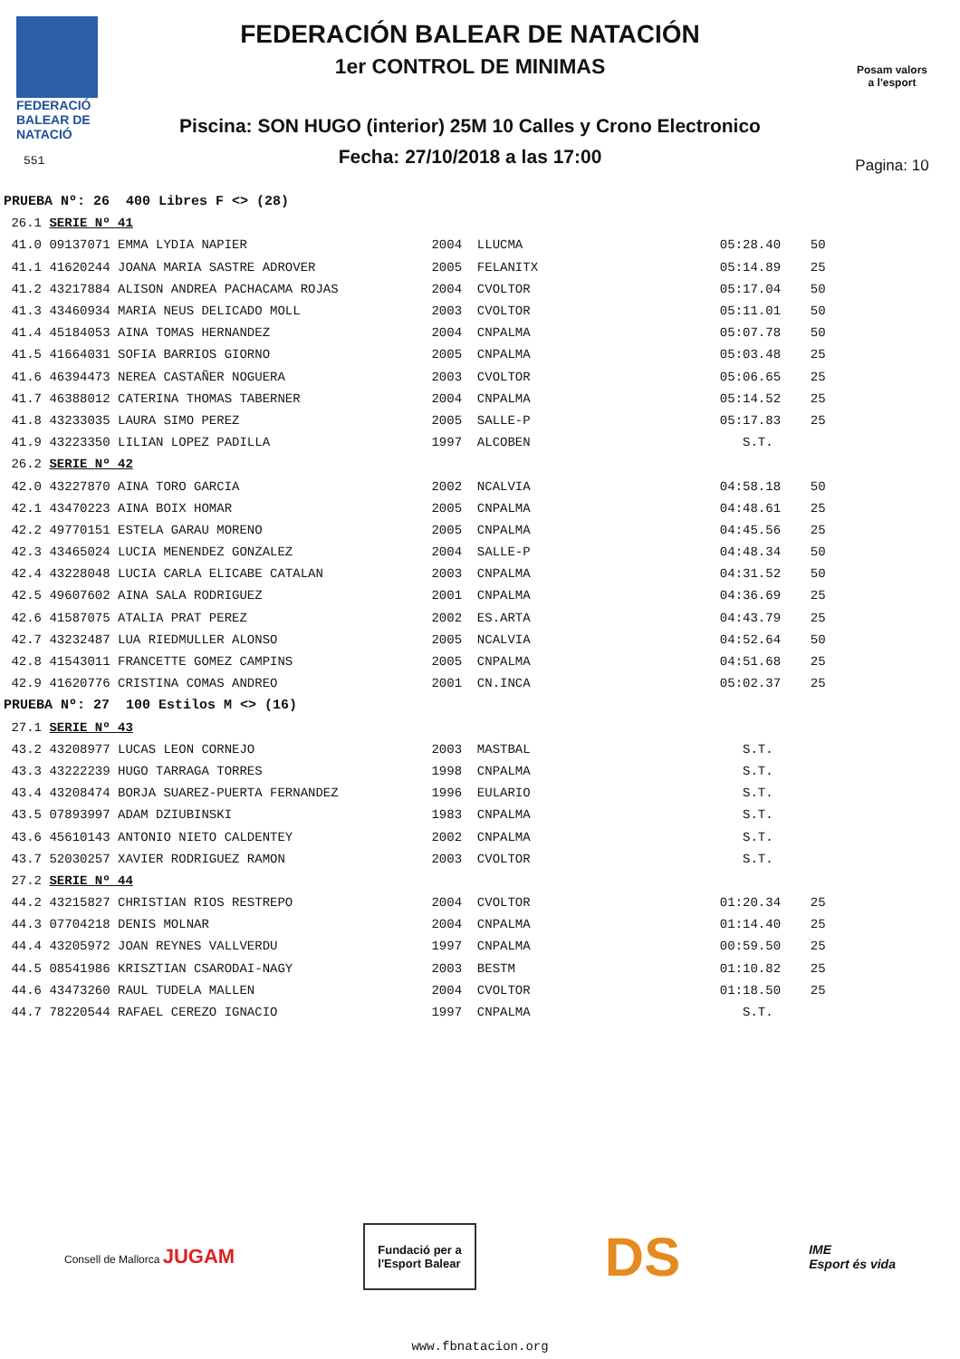FEDERACIÓ
BALEAR DE
NATACIÓ
551
FEDERACIÓN BALEAR DE NATACIÓN
1er CONTROL DE MINIMAS
Piscina: SON HUGO (interior) 25M 10 Calles y Crono Electronico
Fecha: 27/10/2018 a las 17:00
Posam valors
a l'esport
Pagina: 10
| PRUEBA Nº: 26 400 Libres F <> (28) | | | | | |
| 26.1 | SERIE Nº 41 | | | | |
| 41.0 | 09137071 EMMA LYDIA NAPIER | 2004 | LLUCMA | 05:28.40 | 50 |
| 41.1 | 41620244 JOANA MARIA SASTRE ADROVER | 2005 | FELANITX | 05:14.89 | 25 |
| 41.2 | 43217884 ALISON ANDREA PACHACAMA ROJAS | 2004 | CVOLTOR | 05:17.04 | 50 |
| 41.3 | 43460934 MARIA NEUS DELICADO MOLL | 2003 | CVOLTOR | 05:11.01 | 50 |
| 41.4 | 45184053 AINA TOMAS HERNANDEZ | 2004 | CNPALMA | 05:07.78 | 50 |
| 41.5 | 41664031 SOFIA BARRIOS GIORNO | 2005 | CNPALMA | 05:03.48 | 25 |
| 41.6 | 46394473 NEREA CASTAÑER NOGUERA | 2003 | CVOLTOR | 05:06.65 | 25 |
| 41.7 | 46388012 CATERINA THOMAS TABERNER | 2004 | CNPALMA | 05:14.52 | 25 |
| 41.8 | 43233035 LAURA SIMO PEREZ | 2005 | SALLE-P | 05:17.83 | 25 |
| 41.9 | 43223350 LILIAN LOPEZ PADILLA | 1997 | ALCOBEN | S.T. | |
| 26.2 | SERIE Nº 42 | | | | |
| 42.0 | 43227870 AINA TORO GARCIA | 2002 | NCALVIA | 04:58.18 | 50 |
| 42.1 | 43470223 AINA BOIX HOMAR | 2005 | CNPALMA | 04:48.61 | 25 |
| 42.2 | 49770151 ESTELA GARAU MORENO | 2005 | CNPALMA | 04:45.56 | 25 |
| 42.3 | 43465024 LUCIA MENENDEZ GONZALEZ | 2004 | SALLE-P | 04:48.34 | 50 |
| 42.4 | 43228048 LUCIA CARLA ELICABE CATALAN | 2003 | CNPALMA | 04:31.52 | 50 |
| 42.5 | 49607602 AINA SALA RODRIGUEZ | 2001 | CNPALMA | 04:36.69 | 25 |
| 42.6 | 41587075 ATALIA PRAT PEREZ | 2002 | ES.ARTA | 04:43.79 | 25 |
| 42.7 | 43232487 LUA RIEDMULLER ALONSO | 2005 | NCALVIA | 04:52.64 | 50 |
| 42.8 | 41543011 FRANCETTE GOMEZ CAMPINS | 2005 | CNPALMA | 04:51.68 | 25 |
| 42.9 | 41620776 CRISTINA COMAS ANDREO | 2001 | CN.INCA | 05:02.37 | 25 |
| PRUEBA Nº: 27 100 Estilos M <> (16) | | | | | |
| 27.1 | SERIE Nº 43 | | | | |
| 43.2 | 43208977 LUCAS LEON CORNEJO | 2003 | MASTBAL | S.T. | |
| 43.3 | 43222239 HUGO TARRAGA TORRES | 1998 | CNPALMA | S.T. | |
| 43.4 | 43208474 BORJA SUAREZ-PUERTA FERNANDEZ | 1996 | EULARIO | S.T. | |
| 43.5 | 07893997 ADAM DZIUBINSKI | 1983 | CNPALMA | S.T. | |
| 43.6 | 45610143 ANTONIO NIETO CALDENTEY | 2002 | CNPALMA | S.T. | |
| 43.7 | 52030257 XAVIER RODRIGUEZ RAMON | 2003 | CVOLTOR | S.T. | |
| 27.2 | SERIE Nº 44 | | | | |
| 44.2 | 43215827 CHRISTIAN RIOS RESTREPO | 2004 | CVOLTOR | 01:20.34 | 25 |
| 44.3 | 07704218 DENIS MOLNAR | 2004 | CNPALMA | 01:14.40 | 25 |
| 44.4 | 43205972 JOAN REYNES VALLVERDU | 1997 | CNPALMA | 00:59.50 | 25 |
| 44.5 | 08541986 KRISZTIAN CSARODAI-NAGY | 2003 | BESTM | 01:10.82 | 25 |
| 44.6 | 43473260 RAUL TUDELA MALLEN | 2004 | CVOLTOR | 01:18.50 | 25 |
| 44.7 | 78220544 RAFAEL CEREZO IGNACIO | 1997 | CNPALMA | S.T. | |
Consell de Mallorca JUGAM
Fundació per a
l'Esport Balear
DS
IME
Esport és vida
www.fbnatacion.org